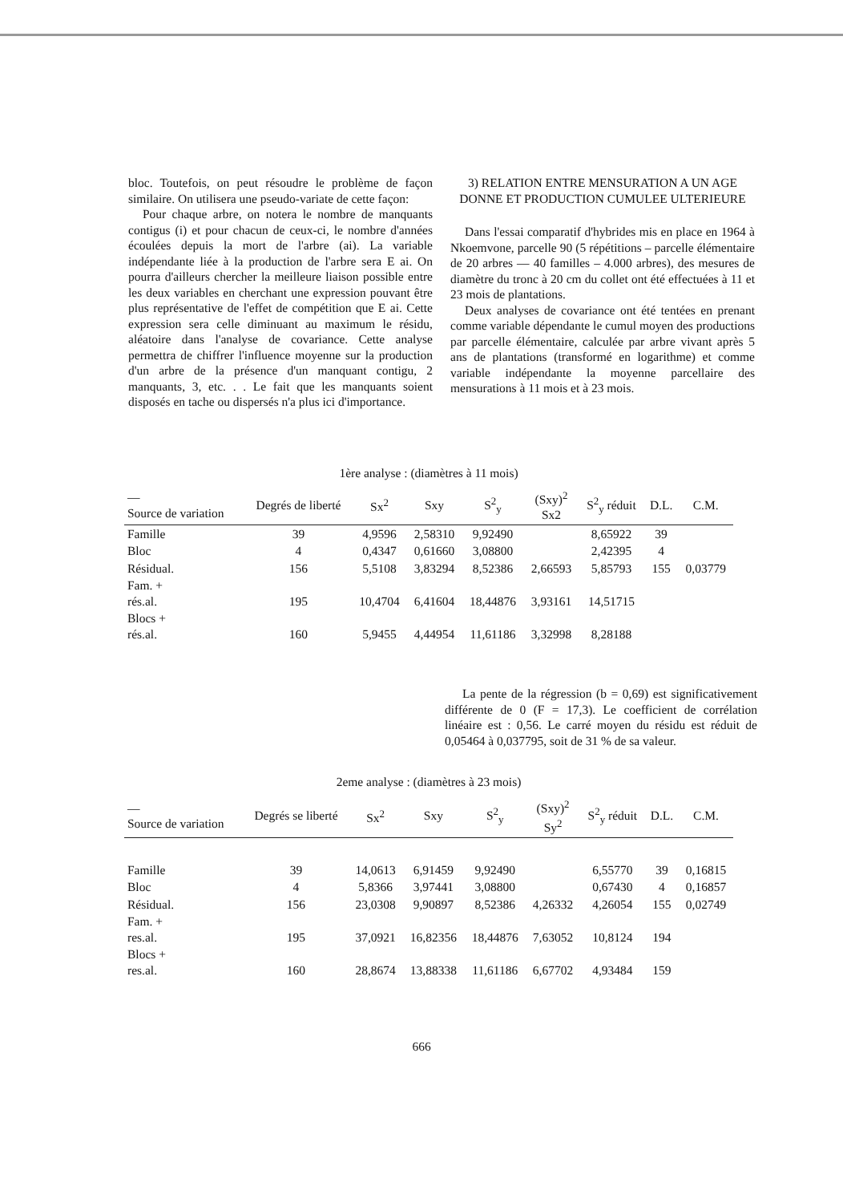bloc. Toutefois, on peut résoudre le problème de façon similaire. On utilisera une pseudo-variate de cette façon:
Pour chaque arbre, on notera le nombre de manquants contigus (i) et pour chacun de ceux-ci, le nombre d'années écoulées depuis la mort de l'arbre (ai). La variable indépendante liée à la production de l'arbre sera E ai. On pourra d'ailleurs chercher la meilleure liaison possible entre les deux variables en cherchant une expression pouvant être plus représentative de l'effet de compétition que E ai. Cette expression sera celle diminuant au maximum le résidu, aléatoire dans l'analyse de covariance. Cette analyse permettra de chiffrer l'influence moyenne sur la production d'un arbre de la présence d'un manquant contigu, 2 manquants, 3, etc. . . Le fait que les manquants soient disposés en tache ou dispersés n'a plus ici d'importance.
3) RELATION ENTRE MENSURATION A UN AGE DONNE ET PRODUCTION CUMULEE ULTERIEURE
Dans l'essai comparatif d'hybrides mis en place en 1964 à Nkoemvone, parcelle 90 (5 répétitions – parcelle élémentaire de 20 arbres — 40 familles – 4.000 arbres), des mesures de diamètre du tronc à 20 cm du collet ont été effectuées à 11 et 23 mois de plantations.
Deux analyses de covariance ont été tentées en prenant comme variable dépendante le cumul moyen des productions par parcelle élémentaire, calculée par arbre vivant après 5 ans de plantations (transformé en logarithme) et comme variable indépendante la moyenne parcellaire des mensurations à 11 mois et à 23 mois.
1ère analyse : (diamètres à 11 mois)
| — Source de variation | Degrés de liberté | Sx<sup>2</sup> | Sxy | S<sup>2</sup><sub>y</sub> | (Sxy)<sup>2</sup> Sx2 | S<sup>2</sup><sub>y</sub> réduit | D.L. | C.M. |
| --- | --- | --- | --- | --- | --- | --- | --- | --- |
| Famille | 39 | 4,9596 | 2,58310 | 9,92490 | | 8,65922 | 39 | |
| Bloc | 4 | 0,4347 | 0,61660 | 3,08800 | | 2,42395 | 4 | |
| Résidual. | 156 | 5,5108 | 3,83294 | 8,52386 | 2,66593 | 5,85793 | 155 | 0,03779 |
| Fam. + rés.al. | 195 | 10,4704 | 6,41604 | 18,44876 | 3,93161 | 14,51715 | | |
| Blocs + rés.al. | 160 | 5,9455 | 4,44954 | 11,61186 | 3,32998 | 8,28188 | | |
La pente de la régression (b = 0,69) est significativement différente de 0 (F = 17,3). Le coefficient de corrélation linéaire est : 0,56. Le carré moyen du résidu est réduit de 0,05464 à 0,037795, soit de 31 % de sa valeur.
2eme analyse : (diamètres à 23 mois)
| — Source de variation | Degrés se liberté | Sx<sup>2</sup> | Sxy | S<sup>2</sup><sub>y</sub> | (Sxy)<sup>2</sup> Sy<sup>2</sup> | S<sup>2</sup><sub>y</sub> réduit | D.L. | C.M. |
| --- | --- | --- | --- | --- | --- | --- | --- | --- |
| Famille | 39 | 14,0613 | 6,91459 | 9,92490 | | 6,55770 | 39 | 0,16815 |
| Bloc | 4 | 5,8366 | 3,97441 | 3,08800 | | 0,67430 | 4 | 0,16857 |
| Résidual. | 156 | 23,0308 | 9,90897 | 8,52386 | 4,26332 | 4,26054 | 155 | 0,02749 |
| Fam. + res.al. | 195 | 37,0921 | 16,82356 | 18,44876 | 7,63052 | 10,8124 | 194 | |
| Blocs + res.al. | 160 | 28,8674 | 13,88338 | 11,61186 | 6,67702 | 4,93484 | 159 | |
666